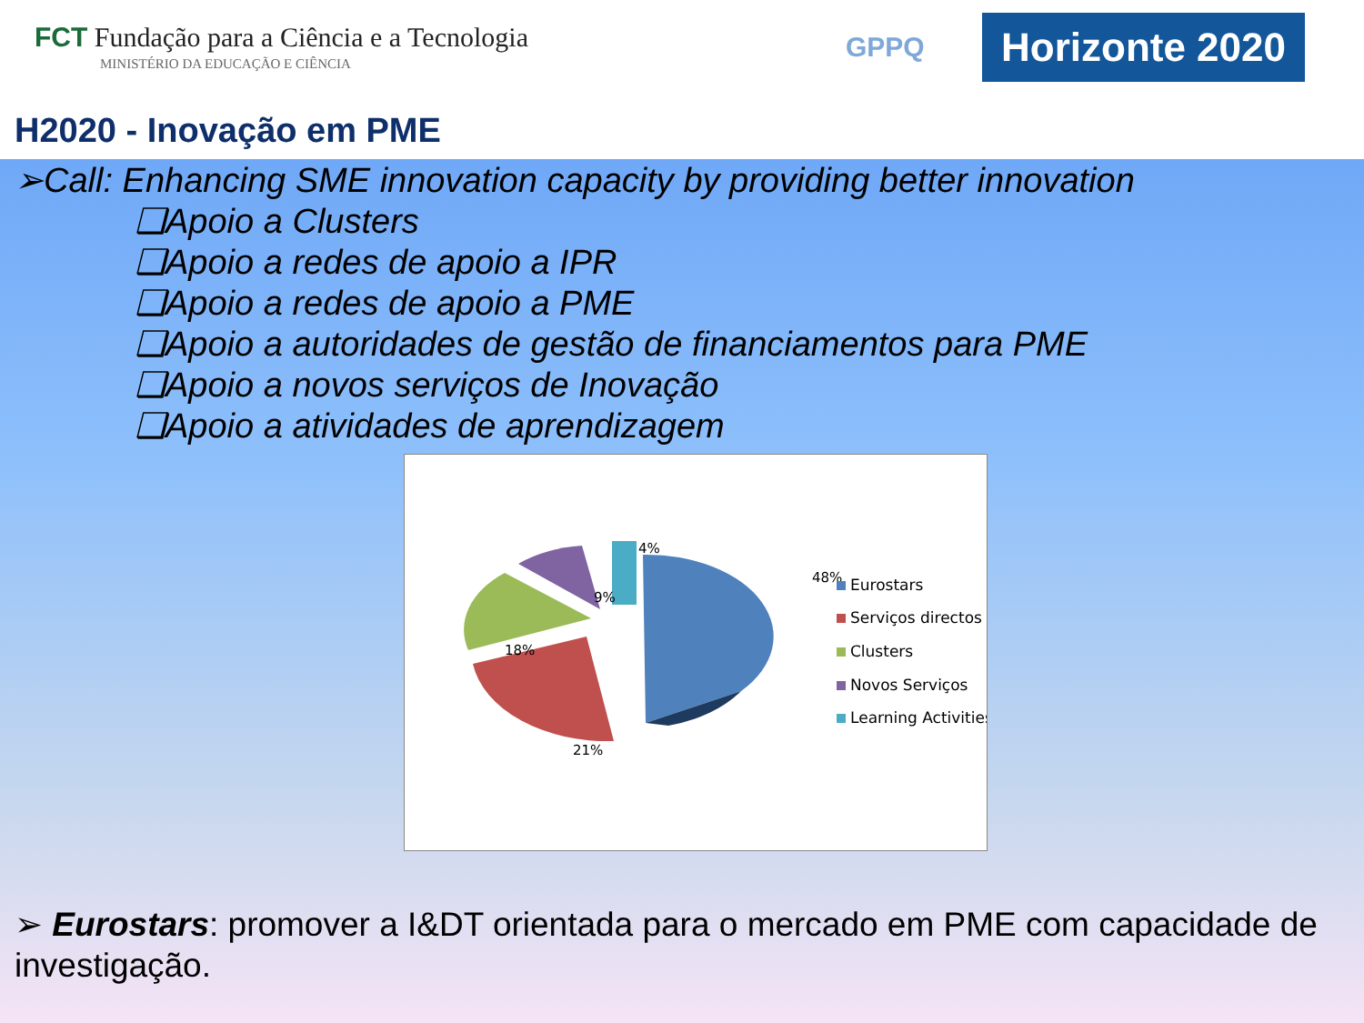FCT Fundação para a Ciência e a Tecnologia
MINISTÉRIO DA EDUCAÇÃO E CIÊNCIA
GPPQ
Horizonte 2020
H2020 - Inovação em PME
➢Call: Enhancing SME innovation capacity by providing better innovation
❑Apoio a Clusters
❑Apoio a redes de apoio a IPR
❑Apoio a redes de apoio a PME
❑Apoio a autoridades de gestão de financiamentos para PME
❑Apoio a novos serviços de Inovação
❑Apoio a atividades de aprendizagem
48%
21%
18%
9%
4%
Eurostars
Serviços directos
Clusters
Novos Serviços
Learning Activities
➢ Eurostars: promover a I&DT orientada para o mercado em PME com capacidade de investigação.